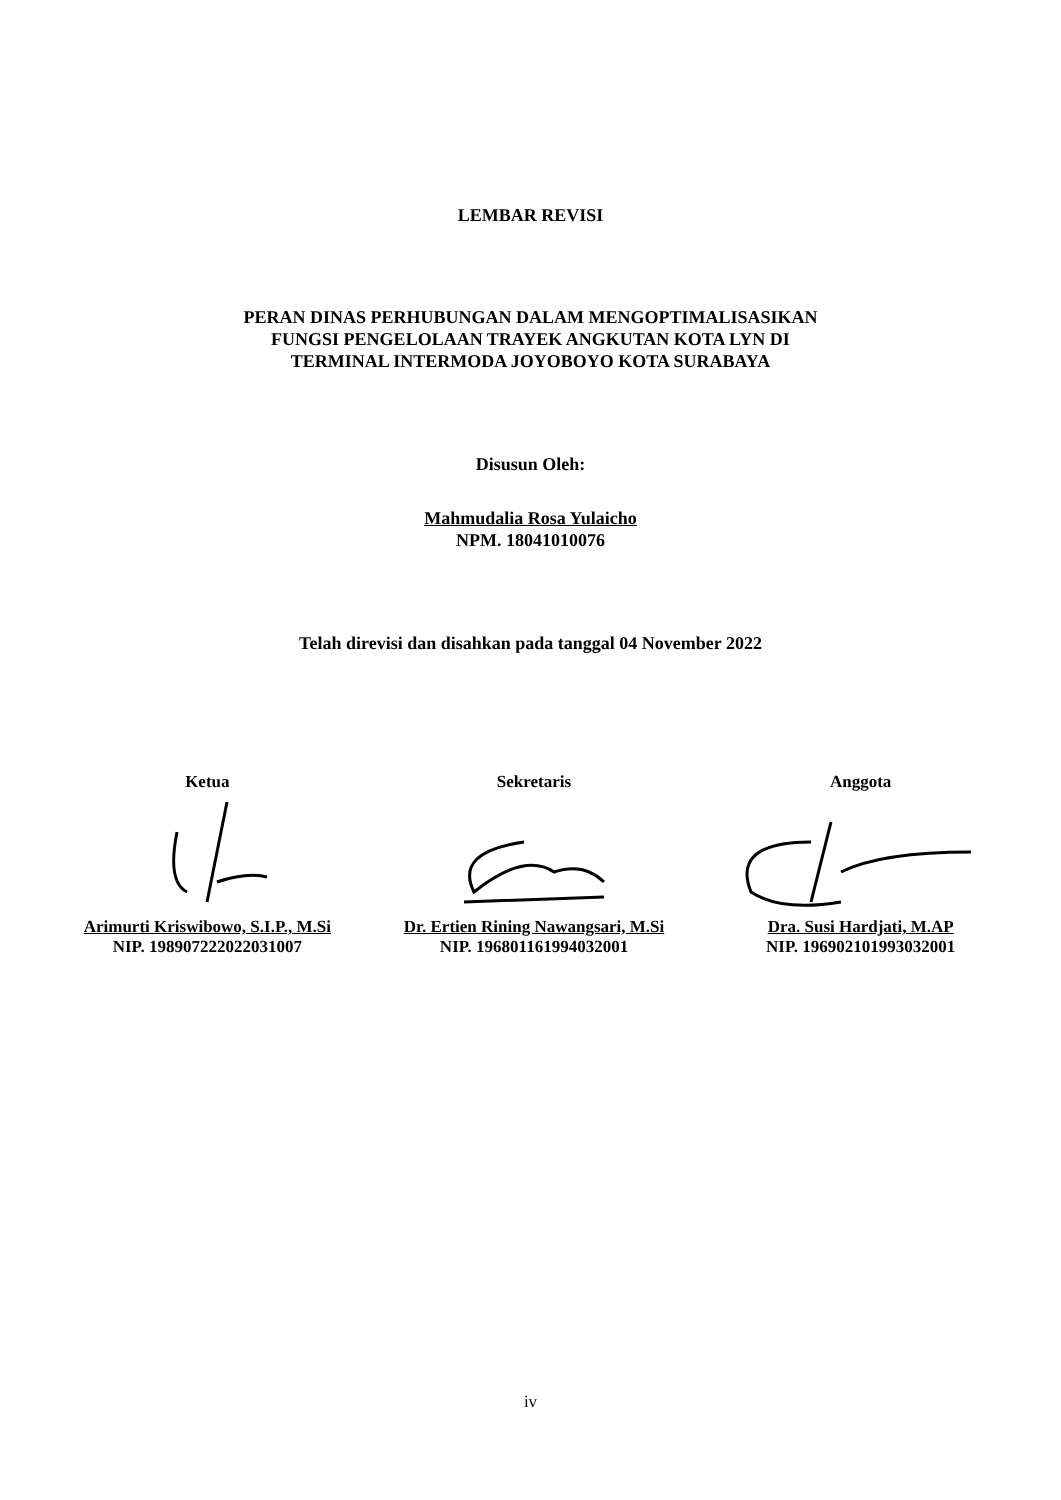LEMBAR REVISI
PERAN DINAS PERHUBUNGAN DALAM MENGOPTIMALISASIKAN
FUNGSI PENGELOLAAN TRAYEK ANGKUTAN KOTA LYN DI
TERMINAL INTERMODA JOYOBOYO KOTA SURABAYA
Disusun Oleh:
Mahmudalia Rosa Yulaicho
NPM. 18041010076
Telah direvisi dan disahkan pada tanggal 04 November 2022
Ketua
Arimurti Kriswibowo, S.I.P., M.Si
NIP. 198907222022031007
Sekretaris
Dr. Ertien Rining Nawangsari, M.Si
NIP. 196801161994032001
Anggota
Dra. Susi Hardjati, M.AP
NIP. 196902101993032001
iv